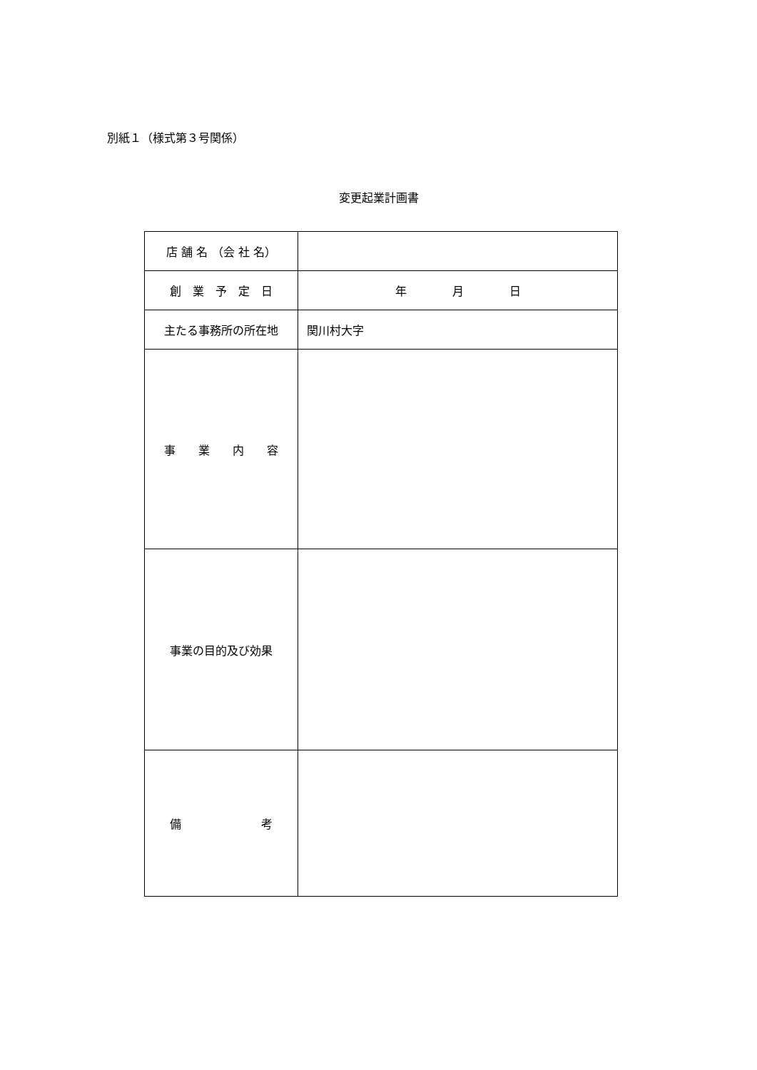別紙１（様式第３号関係）
変更起業計画書
| 店 舗 名 （会 社 名） | |
| 創 業 予 定 日 | 年 月 日 |
| 主たる事務所の所在地 | 関川村大字 |
| 事 業 内 容 | |
| 事業の目的及び効果 | |
| 備 考 | |